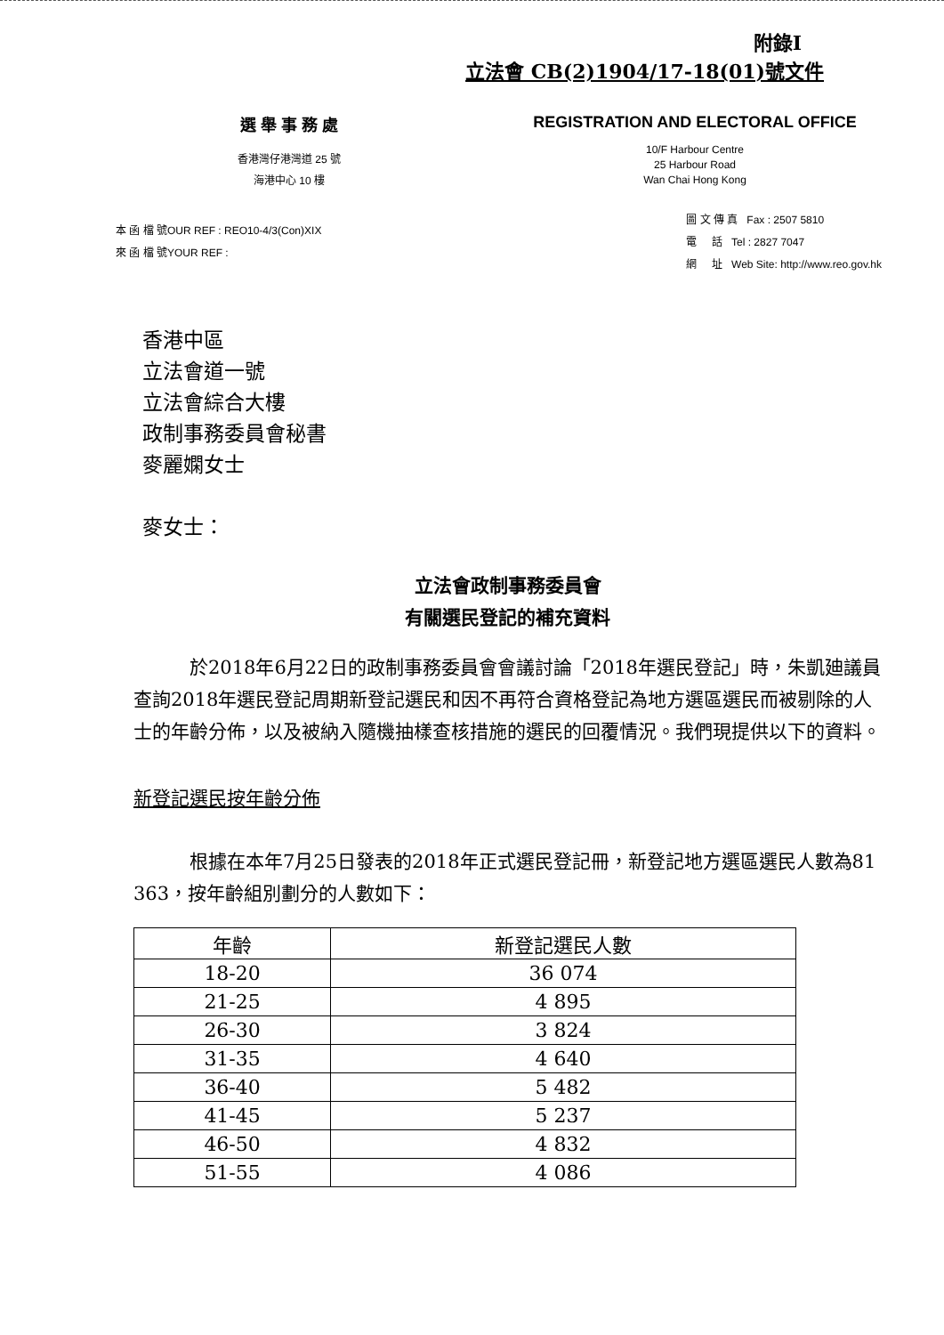附錄I
立法會 CB(2)1904/17-18(01)號文件
選 舉 事 務 處
香港灣仔港灣道 25 號
海港中心 10 樓
REGISTRATION AND ELECTORAL OFFICE
10/F Harbour Centre
25 Harbour Road
Wan Chai Hong Kong
本 函 檔 號OUR REF : REO10-4/3(Con)XIX
來 函 檔 號YOUR REF :
圖 文 傳 真 Fax : 2507 5810
電 話 Tel : 2827 7047
網 址 Web Site: http://www.reo.gov.hk
香港中區
立法會道一號
立法會綜合大樓
政制事務委員會秘書
麥麗嫻女士
麥女士：
立法會政制事務委員會
有關選民登記的補充資料
   於2018年6月22日的政制事務委員會會議討論「2018年選民登記」時，朱凱廸議員查詢2018年選民登記周期新登記選民和因不再符合資格登記為地方選區選民而被剔除的人士的年齡分佈，以及被納入隨機抽樣查核措施的選民的回覆情況。我們現提供以下的資料。
新登記選民按年齡分佈
   根據在本年7月25日發表的2018年正式選民登記冊，新登記地方選區選民人數為81 363，按年齡組別劃分的人數如下：
| 年齡 | 新登記選民人數 |
| --- | --- |
| 18-20 | 36 074 |
| 21-25 | 4 895 |
| 26-30 | 3 824 |
| 31-35 | 4 640 |
| 36-40 | 5 482 |
| 41-45 | 5 237 |
| 46-50 | 4 832 |
| 51-55 | 4 086 |